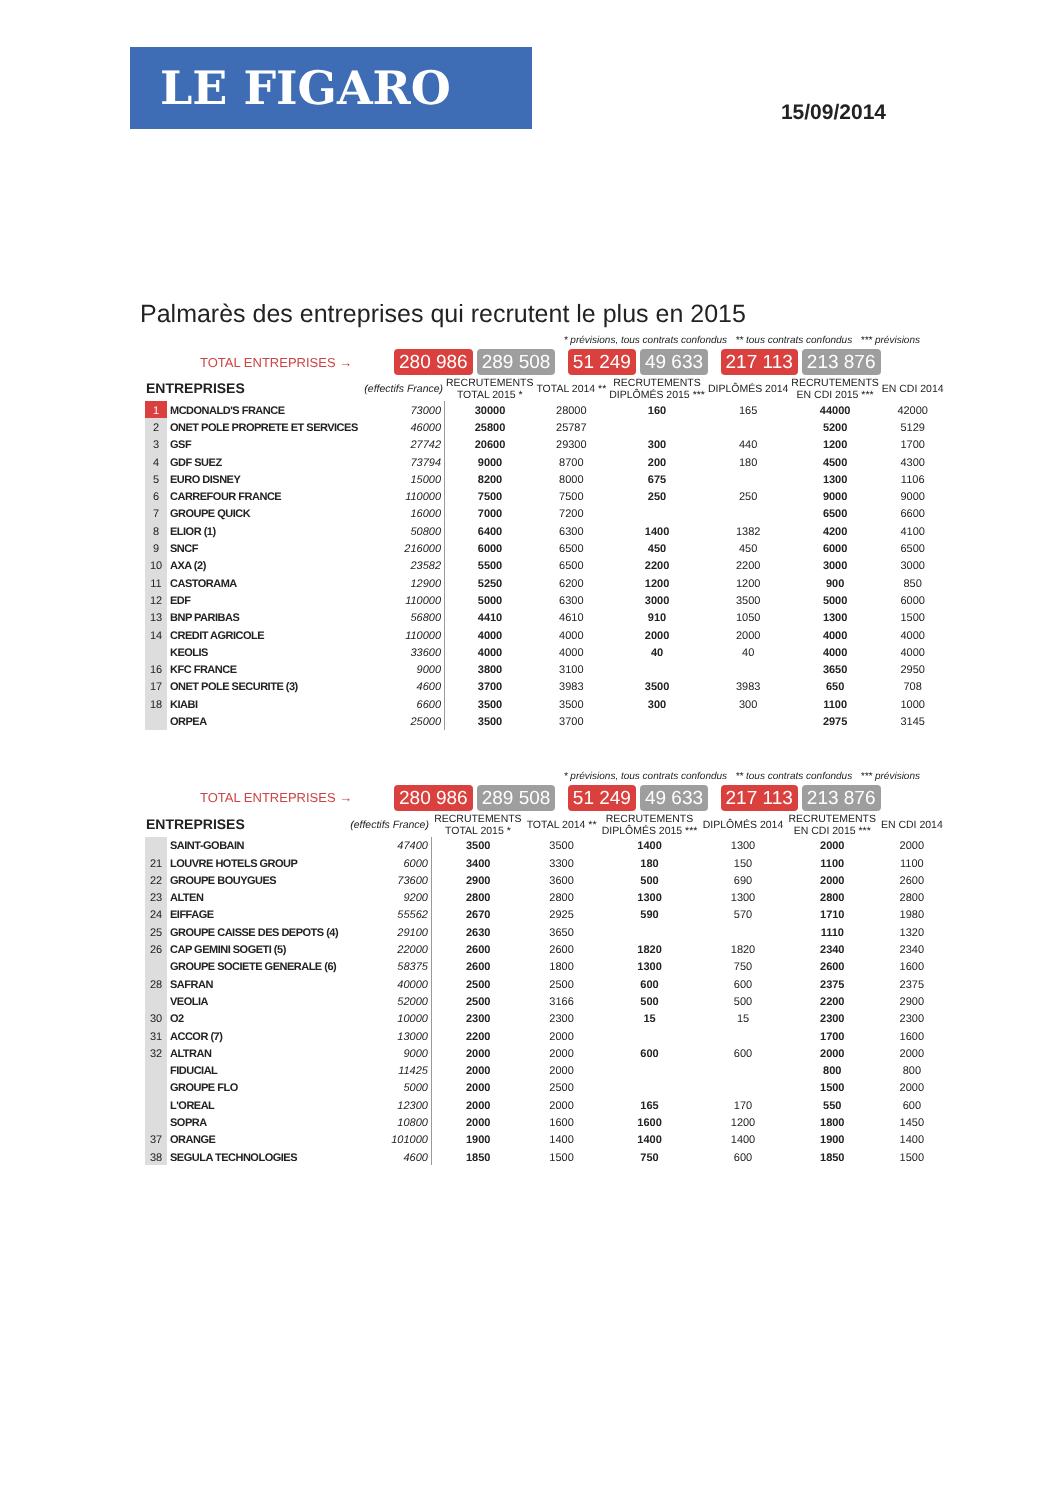LE FIGARO
15/09/2014
Palmarès des entreprises qui recrutent le plus en 2015
* prévisions, tous contrats confondus ** tous contrats confondus *** prévisions
TOTAL ENTREPRISES → 280 986 289 508 51 249 49 633 217 113 213 876
| ENTREPRISES | | (effectifs France) | RECRUTEMENTS TOTAL 2015 * | TOTAL 2014 ** | RECRUTEMENTS DIPLÔMÉS 2015 *** | DIPLÔMÉS 2014 | RECRUTEMENTS EN CDI 2015 *** | EN CDI 2014 |
| --- | --- | --- | --- | --- | --- | --- | --- | --- |
| 1 | MCDONALD'S FRANCE | 73000 | 30000 | 28000 | 160 | 165 | 44000 | 42000 |
| 2 | ONET POLE PROPRETE ET SERVICES | 46000 | 25800 | 25787 | | | 5200 | 5129 |
| 3 | GSF | 27742 | 20600 | 29300 | 300 | 440 | 1200 | 1700 |
| 4 | GDF SUEZ | 73794 | 9000 | 8700 | 200 | 180 | 4500 | 4300 |
| 5 | EURO DISNEY | 15000 | 8200 | 8000 | 675 | | 1300 | 1106 |
| 6 | CARREFOUR FRANCE | 110000 | 7500 | 7500 | 250 | 250 | 9000 | 9000 |
| 7 | GROUPE QUICK | 16000 | 7000 | 7200 | | | 6500 | 6600 |
| 8 | ELIOR (1) | 50800 | 6400 | 6300 | 1400 | 1382 | 4200 | 4100 |
| 9 | SNCF | 216000 | 6000 | 6500 | 450 | 450 | 6000 | 6500 |
| 10 | AXA (2) | 23582 | 5500 | 6500 | 2200 | 2200 | 3000 | 3000 |
| 11 | CASTORAMA | 12900 | 5250 | 6200 | 1200 | 1200 | 900 | 850 |
| 12 | EDF | 110000 | 5000 | 6300 | 3000 | 3500 | 5000 | 6000 |
| 13 | BNP PARIBAS | 56800 | 4410 | 4610 | 910 | 1050 | 1300 | 1500 |
| 14 | CREDIT AGRICOLE | 110000 | 4000 | 4000 | 2000 | 2000 | 4000 | 4000 |
| | KEOLIS | 33600 | 4000 | 4000 | 40 | 40 | 4000 | 4000 |
| 16 | KFC FRANCE | 9000 | 3800 | 3100 | | | 3650 | 2950 |
| 17 | ONET POLE SECURITE (3) | 4600 | 3700 | 3983 | 3500 | 3983 | 650 | 708 |
| 18 | KIABI | 6600 | 3500 | 3500 | 300 | 300 | 1100 | 1000 |
| | ORPEA | 25000 | 3500 | 3700 | | | 2975 | 3145 |
* prévisions, tous contrats confondus ** tous contrats confondus *** prévisions
TOTAL ENTREPRISES → 280 986 289 508 51 249 49 633 217 113 213 876
| ENTREPRISES | | (effectifs France) | RECRUTEMENTS TOTAL 2015 * | TOTAL 2014 ** | RECRUTEMENTS DIPLÔMÉS 2015 *** | DIPLÔMÉS 2014 | RECRUTEMENTS EN CDI 2015 *** | EN CDI 2014 |
| --- | --- | --- | --- | --- | --- | --- | --- | --- |
| | SAINT-GOBAIN | 47400 | 3500 | 3500 | 1400 | 1300 | 2000 | 2000 |
| 21 | LOUVRE HOTELS GROUP | 6000 | 3400 | 3300 | 180 | 150 | 1100 | 1100 |
| 22 | GROUPE BOUYGUES | 73600 | 2900 | 3600 | 500 | 690 | 2000 | 2600 |
| 23 | ALTEN | 9200 | 2800 | 2800 | 1300 | 1300 | 2800 | 2800 |
| 24 | EIFFAGE | 55562 | 2670 | 2925 | 590 | 570 | 1710 | 1980 |
| 25 | GROUPE CAISSE DES DEPOTS (4) | 29100 | 2630 | 3650 | | | 1110 | 1320 |
| 26 | CAP GEMINI SOGETI (5) | 22000 | 2600 | 2600 | 1820 | 1820 | 2340 | 2340 |
| | GROUPE SOCIETE GENERALE (6) | 58375 | 2600 | 1800 | 1300 | 750 | 2600 | 1600 |
| 28 | SAFRAN | 40000 | 2500 | 2500 | 600 | 600 | 2375 | 2375 |
| | VEOLIA | 52000 | 2500 | 3166 | 500 | 500 | 2200 | 2900 |
| 30 | O2 | 10000 | 2300 | 2300 | 15 | 15 | 2300 | 2300 |
| 31 | ACCOR (7) | 13000 | 2200 | 2000 | | | 1700 | 1600 |
| 32 | ALTRAN | 9000 | 2000 | 2000 | 600 | 600 | 2000 | 2000 |
| | FIDUCIAL | 11425 | 2000 | 2000 | | | 800 | 800 |
| | GROUPE FLO | 5000 | 2000 | 2500 | | | 1500 | 2000 |
| | L'OREAL | 12300 | 2000 | 2000 | 165 | 170 | 550 | 600 |
| | SOPRA | 10800 | 2000 | 1600 | 1600 | 1200 | 1800 | 1450 |
| 37 | ORANGE | 101000 | 1900 | 1400 | 1400 | 1400 | 1900 | 1400 |
| 38 | SEGULA TECHNOLOGIES | 4600 | 1850 | 1500 | 750 | 600 | 1850 | 1500 |